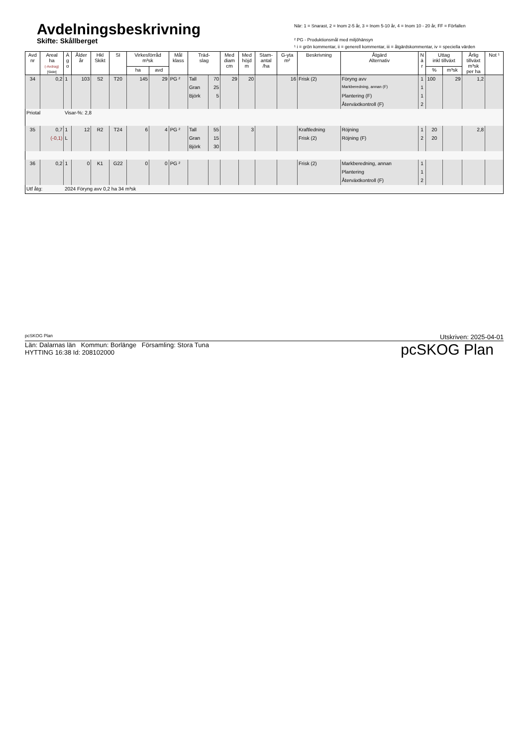Avdelningsbeskrivning
Skifte: Skållberget
När: 1 = Snarast, 2 = Inom 2-5 år, 3 = Inom 5-10 år, 4 = Inom 10 - 20 år, FF = Förfallen
² PG - Produktionsmål med miljöhänsyn
¹ i = grön kommentar, ii = generell kommentar, iii = åtgärdskommentar, iv = speciella värden
| Avd nr | Areal ha (-Avdrag) [Skikt] | Ä g o | Ålder år | Hkl Skikt | SI | Virkesförråd m³sk | | Mål klass | Träd- slag | | Med diam cm | Med höjd m | Stam- antal /ha | G-yta m² | Beskrivning | Åtgärd Alternativ | N ä r | Uttag inkl tillväxt | | Årlig tillväxt m³sk per ha | Not ¹ |
| --- | --- | --- | --- | --- | --- | --- | --- | --- | --- | --- | --- | --- | --- | --- | --- | --- | --- | --- | --- | --- | --- |
| | | | | | | ha | avd | | | | | | | | | | | % | m³sk | | |
| 34 | 0,2 | 1 | 103 | S2 | T20 | 145 | 29 | PG ² | Tall | 70 | 29 | 20 | | 16 | Frisk (2) | Föryng avv | 1 | 100 | 29 | 1,2 | |
| | | | | | | | | | Gran | 25 | | | | | | Markberedning, annan (F) | 1 | | | | |
| | | | | | | | | | Björk | 5 | | | | | | Plantering (F) | 1 | | | | |
| | | | | | | | | | | | | | | | | Återväxtkontroll (F) | 2 | | | | |
| Priotal | | Visar-%: 2,8 | | | | | | | | | | | | | | | | | | | |
| 35 | 0,7 | 1 | 12 | R2 | T24 | 6 | 4 | PG ² | Tall | 55 | | 3 | | | Kraftledning | Röjning | 1 | 20 | | 2,8 | |
| | (-0,1) | L | | | | | | | Gran | 15 | | | | | Frisk (2) | Röjning (F) | 2 | 20 | | | |
| | | | | | | | | | Björk | 30 | | | | | | | | | | | |
| 36 | 0,2 | 1 | 0 | K1 | G22 | 0 | 0 | PG ² | | | | | | | Frisk (2) | Markberedning, annan | 1 | | | | |
| | | | | | | | | | | | | | | | | Plantering | 1 | | | | |
| | | | | | | | | | | | | | | | | Återväxtkontroll (F) | 2 | | | | |
| Utf åtg: | | 2024 Föryng avv 0,2 ha 34 m³sk | | | | | | | | | | | | | | | | | | | |
pcSKOG Plan Utskriven: 2025-04-01
Län: Dalarnas län Kommun: Borlänge Församling: Stora Tuna
HYTTING 16:38 Id: 208102000
pcSKOG Plan